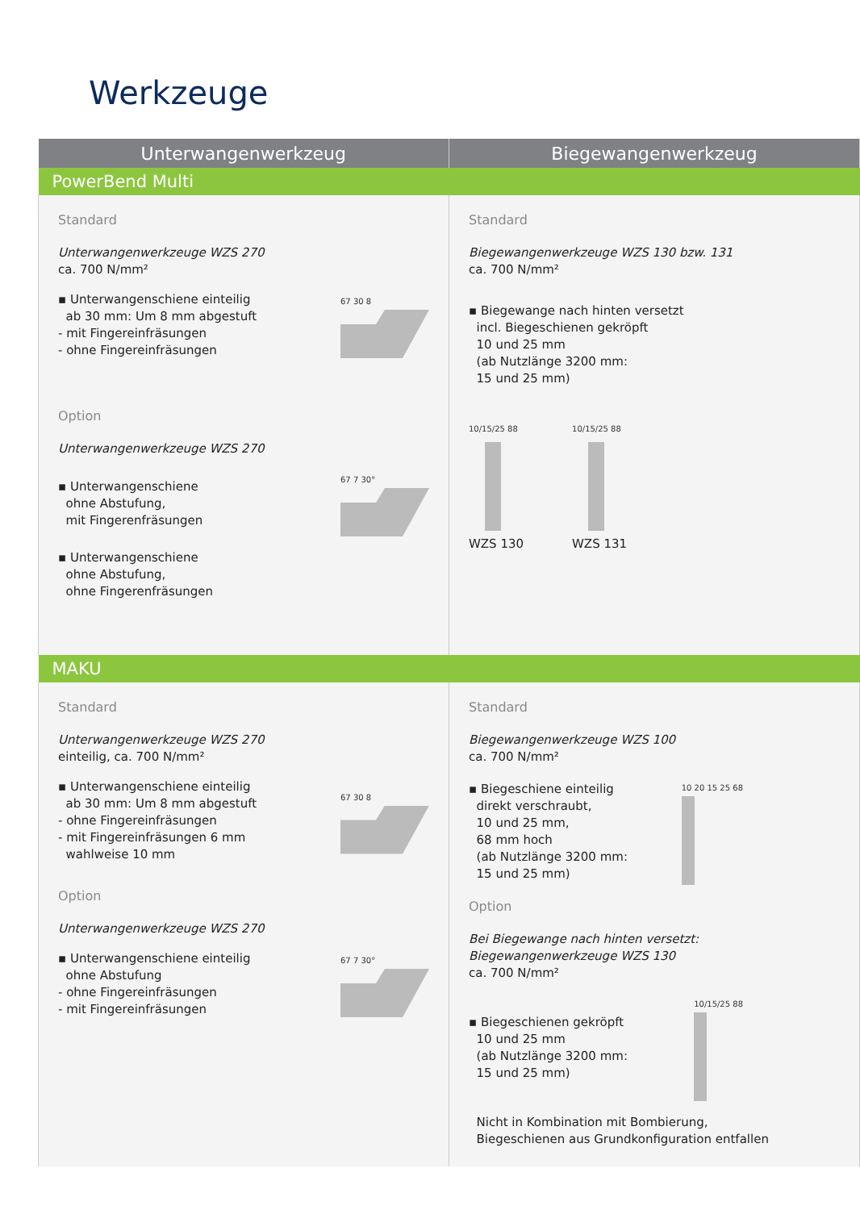Werkzeuge
| Unterwangenwerkzeug | Biegewangenwerkzeug |
| --- | --- |
| PowerBend Multi | |
| Standard Unterwangenwerkzeuge WZS 270 ca. 700 N/mm² ▪ Unterwangenschiene einteilig ab 30 mm: Um 8 mm abgestuft - mit Fingereinfräsungen - ohne Fingereinfräsungen 67 30 8 Option Unterwangenwerkzeuge WZS 270 ▪ Unterwangenschiene ohne Abstufung, mit Fingerenfräsungen 67 7 30° ▪ Unterwangenschiene ohne Abstufung, ohne Fingerenfräsungen | Standard Biegewangenwerkzeuge WZS 130 bzw. 131 ca. 700 N/mm² ▪ Biegewange nach hinten versetzt incl. Biegeschienen gekröpft 10 und 25 mm (ab Nutzlänge 3200 mm: 15 und 25 mm) 10/15/25 88 WZS 130 10/15/25 88 WZS 131 |
| MAKU | |
| Standard Unterwangenwerkzeuge WZS 270 einteilig, ca. 700 N/mm² ▪ Unterwangenschiene einteilig ab 30 mm: Um 8 mm abgestuft - ohne Fingereinfräsungen - mit Fingereinfräsungen 6 mm wahlweise 10 mm 67 30 8 Option Unterwangenwerkzeuge WZS 270 ▪ Unterwangenschiene einteilig ohne Abstufung - ohne Fingereinfräsungen - mit Fingereinfräsungen 67 7 30° | Standard Biegewangenwerkzeuge WZS 100 ca. 700 N/mm² ▪ Biegeschiene einteilig direkt verschraubt, 10 und 25 mm, 68 mm hoch (ab Nutzlänge 3200 mm: 15 und 25 mm) 10 20 15 25 68 Option Bei Biegewange nach hinten versetzt: Biegewangenwerkzeuge WZS 130 ca. 700 N/mm² ▪ Biegeschienen gekröpft 10 und 25 mm (ab Nutzlänge 3200 mm: 15 und 25 mm) 10/15/25 88 Nicht in Kombination mit Bombierung, Biegeschienen aus Grundkonfiguration entfallen |